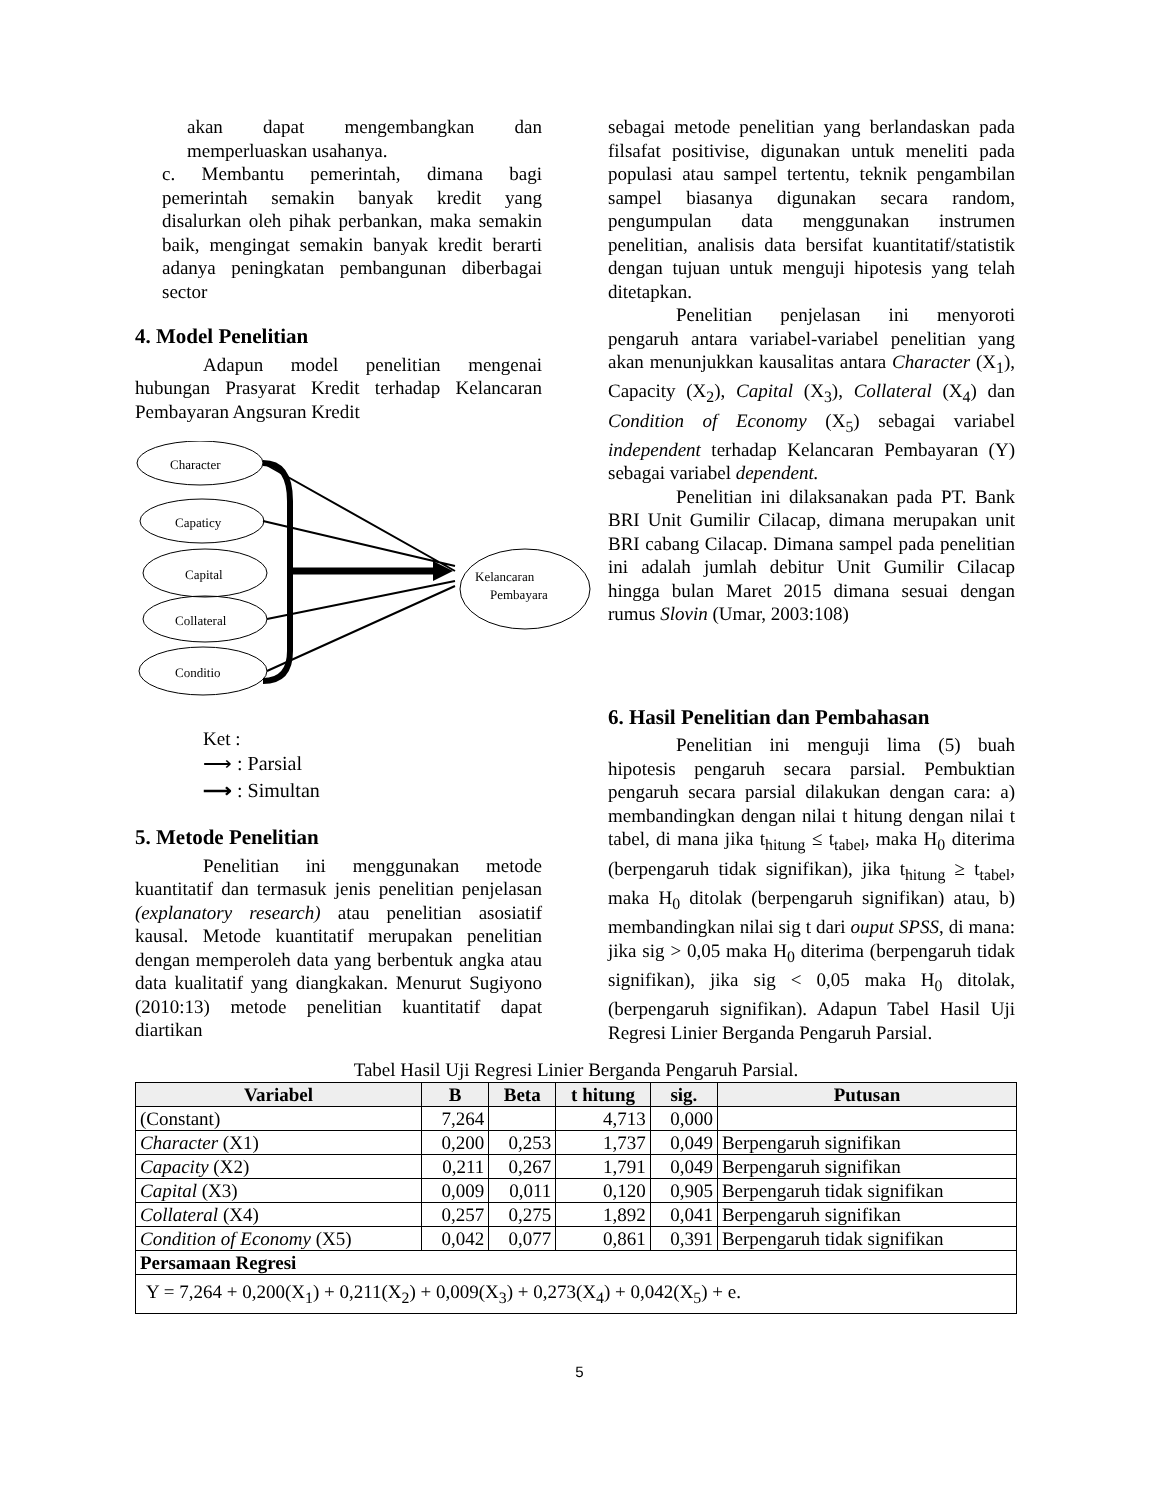akan dapat mengembangkan dan memperluaskan usahanya.
c. Membantu pemerintah, dimana bagi pemerintah semakin banyak kredit yang disalurkan oleh pihak perbankan, maka semakin baik, mengingat semakin banyak kredit berarti adanya peningkatan pembangunan diberbagai sector
4. Model Penelitian
Adapun model penelitian mengenai hubungan Prasyarat Kredit terhadap Kelancaran Pembayaran Angsuran Kredit
Character
Capaticy
Capital
Collateral
Conditio
Kelancaran
Pembayara
Ket :
⟶ : Parsial
⟶ : Simultan
5. Metode Penelitian
Penelitian ini menggunakan metode kuantitatif dan termasuk jenis penelitian penjelasan (explanatory research) atau penelitian asosiatif kausal. Metode kuantitatif merupakan penelitian dengan memperoleh data yang berbentuk angka atau data kualitatif yang diangkakan. Menurut Sugiyono (2010:13) metode penelitian kuantitatif dapat diartikan
sebagai metode penelitian yang berlandaskan pada filsafat positivise, digunakan untuk meneliti pada populasi atau sampel tertentu, teknik pengambilan sampel biasanya digunakan secara random, pengumpulan data menggunakan instrumen penelitian, analisis data bersifat kuantitatif/statistik dengan tujuan untuk menguji hipotesis yang telah ditetapkan.
Penelitian penjelasan ini menyoroti pengaruh antara variabel-variabel penelitian yang akan menunjukkan kausalitas antara Character (X<sub>1</sub>), Capacity (X<sub>2</sub>), Capital (X<sub>3</sub>), Collateral (X<sub>4</sub>) dan Condition of Economy (X<sub>5</sub>) sebagai variabel independent terhadap Kelancaran Pembayaran (Y) sebagai variabel dependent.
Penelitian ini dilaksanakan pada PT. Bank BRI Unit Gumilir Cilacap, dimana merupakan unit BRI cabang Cilacap. Dimana sampel pada penelitian ini adalah jumlah debitur Unit Gumilir Cilacap hingga bulan Maret 2015 dimana sesuai dengan rumus Slovin (Umar, 2003:108)
6. Hasil Penelitian dan Pembahasan
Penelitian ini menguji lima (5) buah hipotesis pengaruh secara parsial. Pembuktian pengaruh secara parsial dilakukan dengan cara: a) membandingkan dengan nilai t hitung dengan nilai t tabel, di mana jika t<sub>hitung</sub> ≤ t<sub>tabel</sub>, maka H<sub>0</sub> diterima (berpengaruh tidak signifikan), jika t<sub>hitung</sub> ≥ t<sub>tabel</sub>, maka H<sub>0</sub> ditolak (berpengaruh signifikan) atau, b) membandingkan nilai sig t dari ouput SPSS, di mana: jika sig > 0,05 maka H<sub>0</sub> diterima (berpengaruh tidak signifikan), jika sig < 0,05 maka H<sub>0</sub> ditolak, (berpengaruh signifikan). Adapun Tabel Hasil Uji Regresi Linier Berganda Pengaruh Parsial.
Tabel Hasil Uji Regresi Linier Berganda Pengaruh Parsial.
| Variabel | B | Beta | t hitung | sig. | Putusan |
| --- | --- | --- | --- | --- | --- |
| (Constant) | 7,264 | | 4,713 | 0,000 | |
| Character (X1) | 0,200 | 0,253 | 1,737 | 0,049 | Berpengaruh signifikan |
| Capacity (X2) | 0,211 | 0,267 | 1,791 | 0,049 | Berpengaruh signifikan |
| Capital (X3) | 0,009 | 0,011 | 0,120 | 0,905 | Berpengaruh tidak signifikan |
| Collateral (X4) | 0,257 | 0,275 | 1,892 | 0,041 | Berpengaruh signifikan |
| Condition of Economy (X5) | 0,042 | 0,077 | 0,861 | 0,391 | Berpengaruh tidak signifikan |
| Persamaan Regresi | | | | | |
| Y = 7,264 + 0,200(X<sub>1</sub>) + 0,211(X<sub>2</sub>) + 0,009(X<sub>3</sub>) + 0,273(X<sub>4</sub>) + 0,042(X<sub>5</sub>) + e. | | | | | |
5